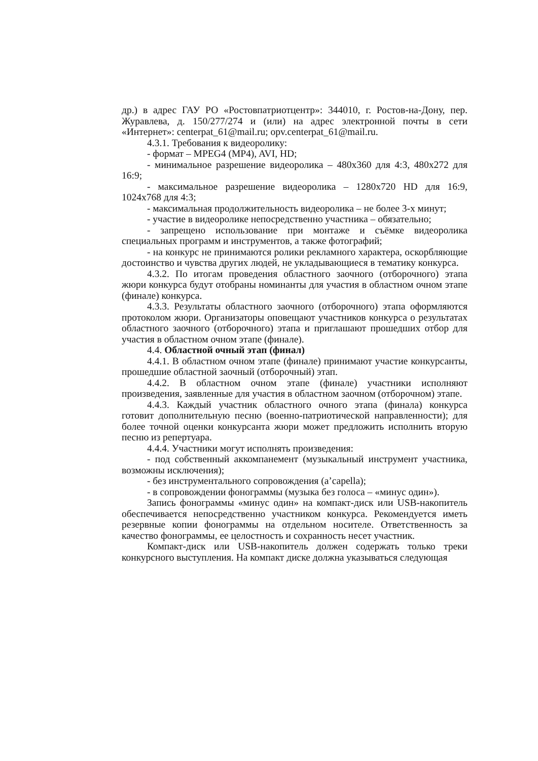др.) в адрес ГАУ РО «Ростовпатриотцентр»: 344010, г. Ростов-на-Дону, пер. Журавлева, д. 150/277/274 и (или) на адрес электронной почты в сети «Интернет»: centerpat_61@mail.ru; opv.centerpat_61@mail.ru.
4.3.1. Требования к видеоролику:
- формат – MPEG4 (MP4), AVI, HD;
- минимальное разрешение видеоролика – 480x360 для 4:3, 480x272 для 16:9;
- максимальное разрешение видеоролика – 1280x720 HD для 16:9, 1024x768 для 4:3;
- максимальная продолжительность видеоролика – не более 3-х минут;
- участие в видеоролике непосредственно участника – обязательно;
- запрещено использование при монтаже и съёмке видеоролика специальных программ и инструментов, а также фотографий;
- на конкурс не принимаются ролики рекламного характера, оскорбляющие достоинство и чувства других людей, не укладывающиеся в тематику конкурса.
4.3.2. По итогам проведения областного заочного (отборочного) этапа жюри конкурса будут отобраны номинанты для участия в областном очном этапе (финале) конкурса.
4.3.3. Результаты областного заочного (отборочного) этапа оформляются протоколом жюри. Организаторы оповещают участников конкурса о результатах областного заочного (отборочного) этапа и приглашают прошедших отбор для участия в областном очном этапе (финале).
4.4. Областной очный этап (финал)
4.4.1. В областном очном этапе (финале) принимают участие конкурсанты, прошедшие областной заочный (отборочный) этап.
4.4.2. В областном очном этапе (финале) участники исполняют произведения, заявленные для участия в областном заочном (отборочном) этапе.
4.4.3. Каждый участник областного очного этапа (финала) конкурса готовит дополнительную песню (военно-патриотической направленности); для более точной оценки конкурсанта жюри может предложить исполнить вторую песню из репертуара.
4.4.4. Участники могут исполнять произведения:
- под собственный аккомпанемент (музыкальный инструмент участника, возможны исключения);
- без инструментального сопровождения (a’capella);
- в сопровождении фонограммы (музыка без голоса – «минус один»).
Запись фонограммы «минус один» на компакт-диск или USB-накопитель обеспечивается непосредственно участником конкурса. Рекомендуется иметь резервные копии фонограммы на отдельном носителе. Ответственность за качество фонограммы, ее целостность и сохранность несет участник.
Компакт-диск или USB-накопитель должен содержать только треки конкурсного выступления. На компакт диске должна указываться следующая